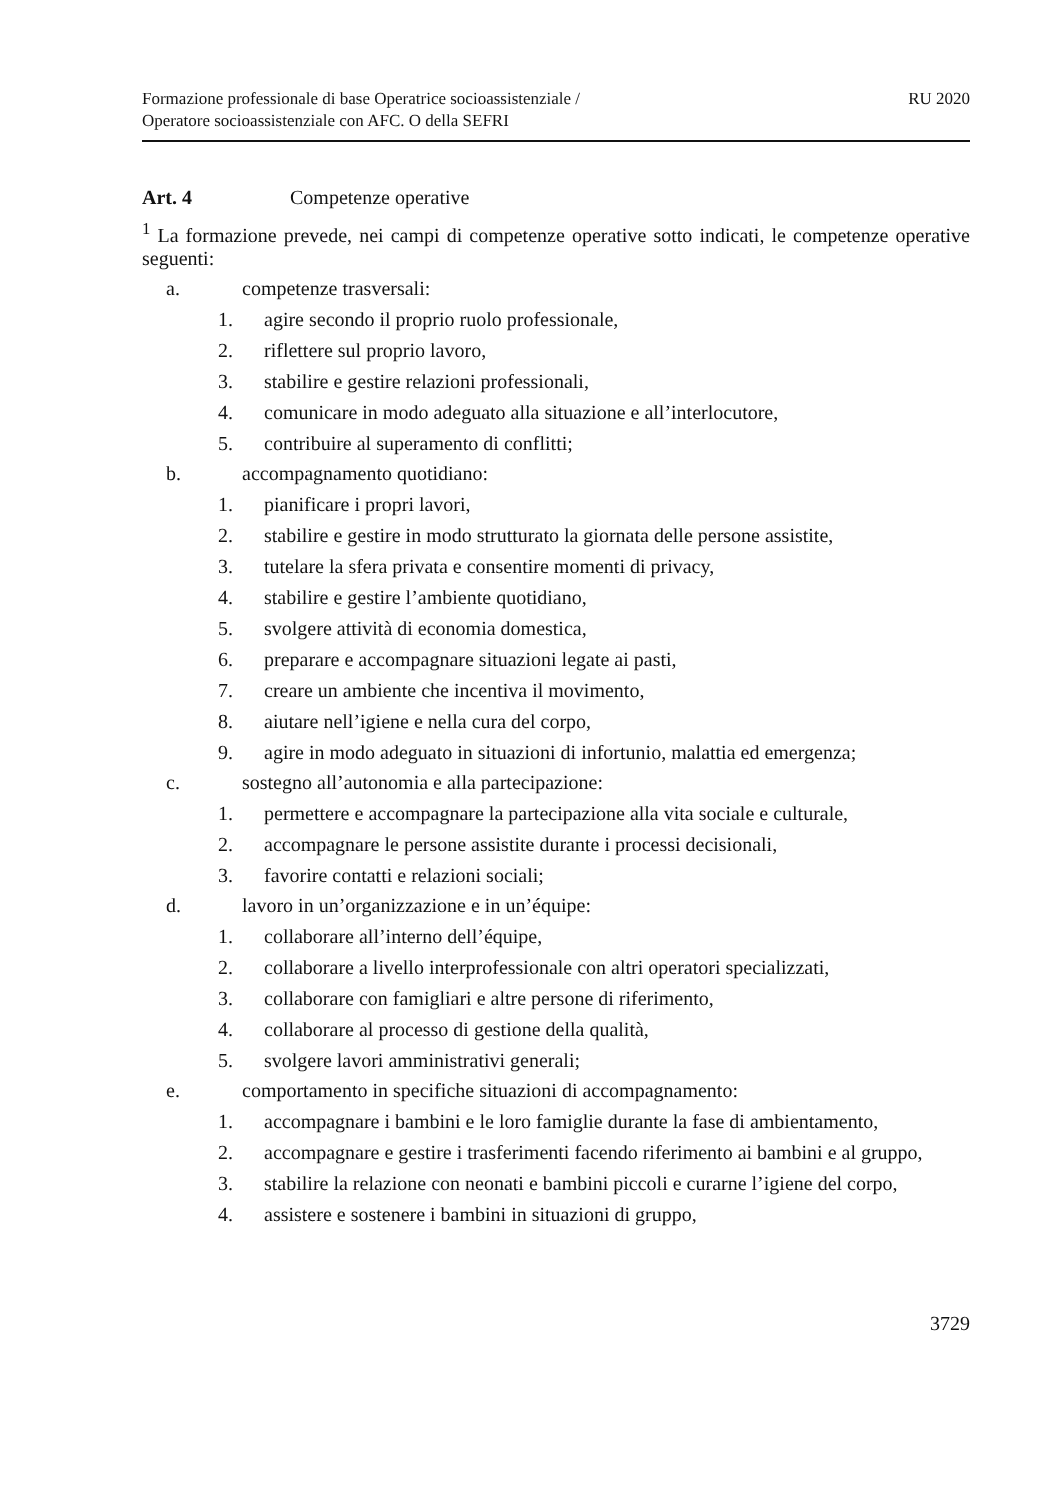Formazione professionale di base Operatrice socioassistenziale /
Operatore socioassistenziale con AFC. O della SEFRI
RU 2020
Art. 4 Competenze operative
<sup>1</sup> La formazione prevede, nei campi di competenze operative sotto indicati, le competenze operative seguenti:
a. competenze trasversali:
1. agire secondo il proprio ruolo professionale,
2. riflettere sul proprio lavoro,
3. stabilire e gestire relazioni professionali,
4. comunicare in modo adeguato alla situazione e all’interlocutore,
5. contribuire al superamento di conflitti;
b. accompagnamento quotidiano:
1. pianificare i propri lavori,
2. stabilire e gestire in modo strutturato la giornata delle persone assistite,
3. tutelare la sfera privata e consentire momenti di privacy,
4. stabilire e gestire l’ambiente quotidiano,
5. svolgere attività di economia domestica,
6. preparare e accompagnare situazioni legate ai pasti,
7. creare un ambiente che incentiva il movimento,
8. aiutare nell’igiene e nella cura del corpo,
9. agire in modo adeguato in situazioni di infortunio, malattia ed emergenza;
c. sostegno all’autonomia e alla partecipazione:
1. permettere e accompagnare la partecipazione alla vita sociale e culturale,
2. accompagnare le persone assistite durante i processi decisionali,
3. favorire contatti e relazioni sociali;
d. lavoro in un’organizzazione e in un’équipe:
1. collaborare all’interno dell’équipe,
2. collaborare a livello interprofessionale con altri operatori specializzati,
3. collaborare con famigliari e altre persone di riferimento,
4. collaborare al processo di gestione della qualità,
5. svolgere lavori amministrativi generali;
e. comportamento in specifiche situazioni di accompagnamento:
1. accompagnare i bambini e le loro famiglie durante la fase di ambientamento,
2. accompagnare e gestire i trasferimenti facendo riferimento ai bambini e al gruppo,
3. stabilire la relazione con neonati e bambini piccoli e curarne l’igiene del corpo,
4. assistere e sostenere i bambini in situazioni di gruppo,
3729